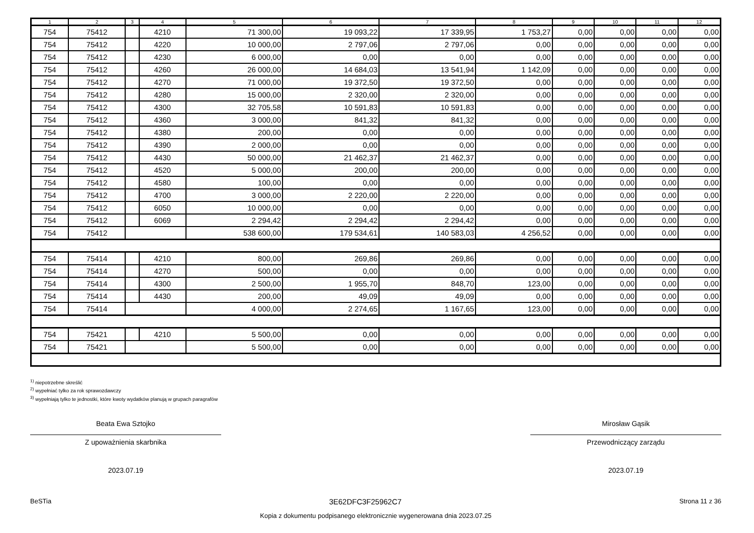| 1 | 2 | 3 | 4 | 5 | 6 | 7 | 8 | 9 | 10 | 11 | 12 |
| --- | --- | --- | --- | --- | --- | --- | --- | --- | --- | --- | --- |
| 754 | 75412 | | 4210 | 71 300,00 | 19 093,22 | 17 339,95 | 1 753,27 | 0,00 | 0,00 | 0,00 | 0,00 |
| 754 | 75412 | | 4220 | 10 000,00 | 2 797,06 | 2 797,06 | 0,00 | 0,00 | 0,00 | 0,00 | 0,00 |
| 754 | 75412 | | 4230 | 6 000,00 | 0,00 | 0,00 | 0,00 | 0,00 | 0,00 | 0,00 | 0,00 |
| 754 | 75412 | | 4260 | 26 000,00 | 14 684,03 | 13 541,94 | 1 142,09 | 0,00 | 0,00 | 0,00 | 0,00 |
| 754 | 75412 | | 4270 | 71 000,00 | 19 372,50 | 19 372,50 | 0,00 | 0,00 | 0,00 | 0,00 | 0,00 |
| 754 | 75412 | | 4280 | 15 000,00 | 2 320,00 | 2 320,00 | 0,00 | 0,00 | 0,00 | 0,00 | 0,00 |
| 754 | 75412 | | 4300 | 32 705,58 | 10 591,83 | 10 591,83 | 0,00 | 0,00 | 0,00 | 0,00 | 0,00 |
| 754 | 75412 | | 4360 | 3 000,00 | 841,32 | 841,32 | 0,00 | 0,00 | 0,00 | 0,00 | 0,00 |
| 754 | 75412 | | 4380 | 200,00 | 0,00 | 0,00 | 0,00 | 0,00 | 0,00 | 0,00 | 0,00 |
| 754 | 75412 | | 4390 | 2 000,00 | 0,00 | 0,00 | 0,00 | 0,00 | 0,00 | 0,00 | 0,00 |
| 754 | 75412 | | 4430 | 50 000,00 | 21 462,37 | 21 462,37 | 0,00 | 0,00 | 0,00 | 0,00 | 0,00 |
| 754 | 75412 | | 4520 | 5 000,00 | 200,00 | 200,00 | 0,00 | 0,00 | 0,00 | 0,00 | 0,00 |
| 754 | 75412 | | 4580 | 100,00 | 0,00 | 0,00 | 0,00 | 0,00 | 0,00 | 0,00 | 0,00 |
| 754 | 75412 | | 4700 | 3 000,00 | 2 220,00 | 2 220,00 | 0,00 | 0,00 | 0,00 | 0,00 | 0,00 |
| 754 | 75412 | | 6050 | 10 000,00 | 0,00 | 0,00 | 0,00 | 0,00 | 0,00 | 0,00 | 0,00 |
| 754 | 75412 | | 6069 | 2 294,42 | 2 294,42 | 2 294,42 | 0,00 | 0,00 | 0,00 | 0,00 | 0,00 |
| 754 | 75412 | | | 538 600,00 | 179 534,61 | 140 583,03 | 4 256,52 | 0,00 | 0,00 | 0,00 | 0,00 |
| 754 | 75414 | | 4210 | 800,00 | 269,86 | 269,86 | 0,00 | 0,00 | 0,00 | 0,00 | 0,00 |
| 754 | 75414 | | 4270 | 500,00 | 0,00 | 0,00 | 0,00 | 0,00 | 0,00 | 0,00 | 0,00 |
| 754 | 75414 | | 4300 | 2 500,00 | 1 955,70 | 848,70 | 123,00 | 0,00 | 0,00 | 0,00 | 0,00 |
| 754 | 75414 | | 4430 | 200,00 | 49,09 | 49,09 | 0,00 | 0,00 | 0,00 | 0,00 | 0,00 |
| 754 | 75414 | | | 4 000,00 | 2 274,65 | 1 167,65 | 123,00 | 0,00 | 0,00 | 0,00 | 0,00 |
| 754 | 75421 | | 4210 | 5 500,00 | 0,00 | 0,00 | 0,00 | 0,00 | 0,00 | 0,00 | 0,00 |
| 754 | 75421 | | | 5 500,00 | 0,00 | 0,00 | 0,00 | 0,00 | 0,00 | 0,00 | 0,00 |
<sup>1)</sup> niepotrzebne skreślić
<sup>2)</sup> wypełniać tylko za rok sprawozdawczy
<sup>3)</sup> wypełniają tylko te jednostki, które kwoty wydatków planują w grupach paragrafów
Beata Ewa Sztojko
Z upoważnienia skarbnika
2023.07.19
Mirosław Gąsik
Przewodniczący zarządu
2023.07.19
BeSTia 3E62DFC3F25962C7 Strona 11 z 36
Kopia z dokumentu podpisanego elektronicznie wygenerowana dnia 2023.07.25